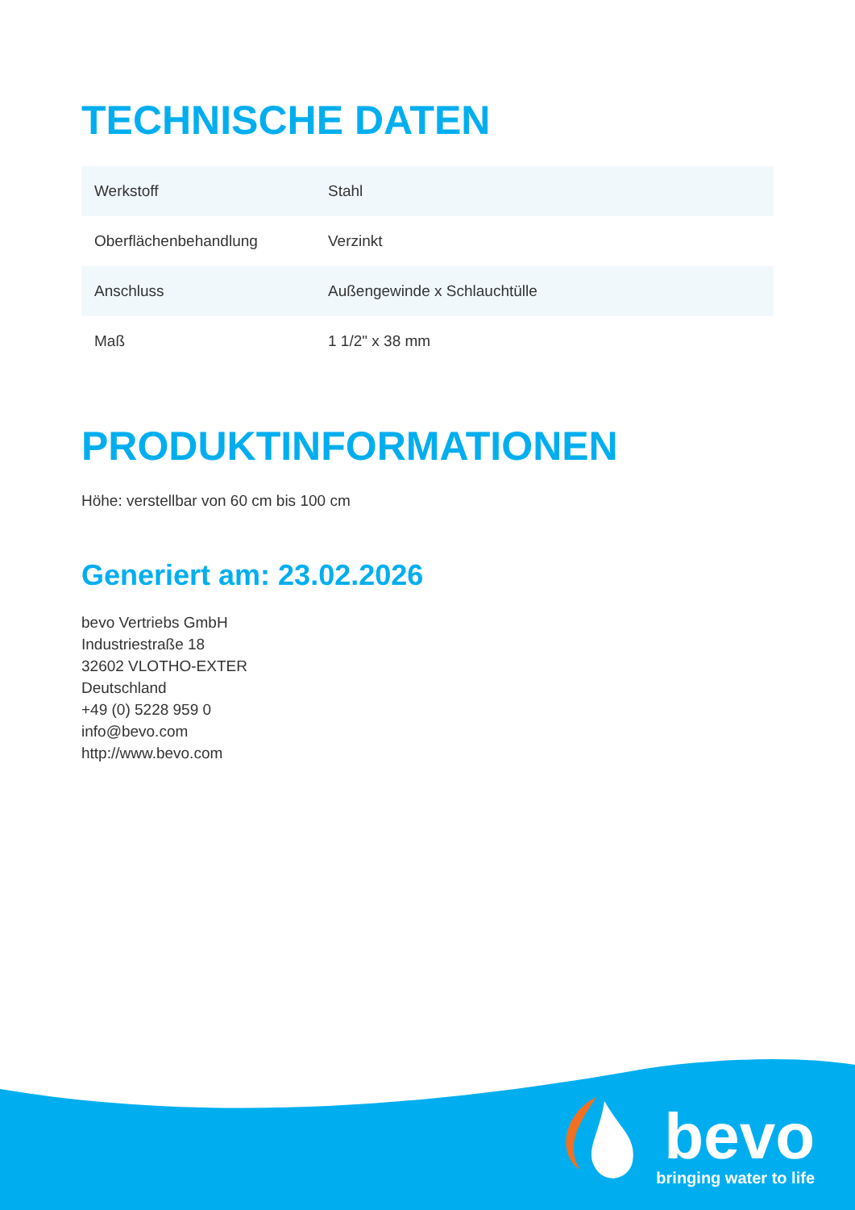TECHNISCHE DATEN
| Werkstoff | Stahl |
| Oberflächenbehandlung | Verzinkt |
| Anschluss | Außengewinde x Schlauchtülle |
| Maß | 1 1/2" x 38 mm |
PRODUKTINFORMATIONEN
Höhe: verstellbar von 60 cm bis 100 cm
Generiert am: 23.02.2026
bevo Vertriebs GmbH
Industriestraße 18
32602 VLOTHO-EXTER
Deutschland
+49 (0) 5228 959 0
info@bevo.com
http://www.bevo.com
bevo
bringing water to life